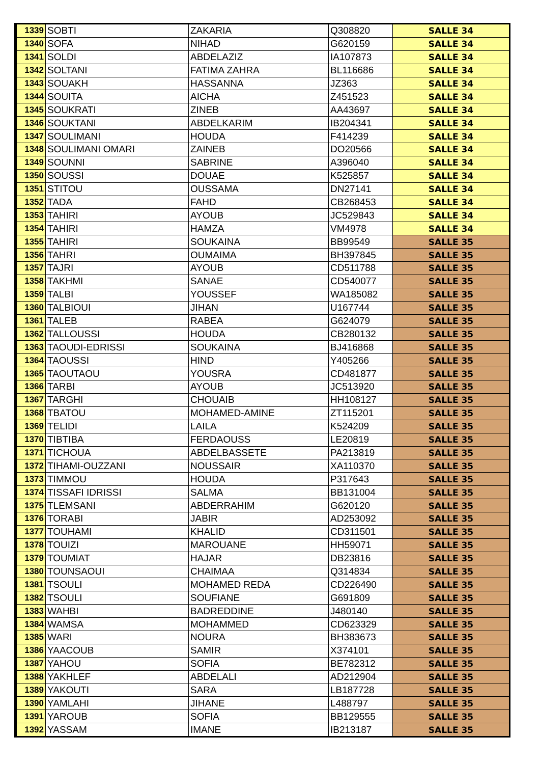| 1339 | SOBTI | ZAKARIA | Q308820 | SALLE 34 |
| 1340 | SOFA | NIHAD | G620159 | SALLE 34 |
| 1341 | SOLDI | ABDELAZIZ | IA107873 | SALLE 34 |
| 1342 | SOLTANI | FATIMA ZAHRA | BL116686 | SALLE 34 |
| 1343 | SOUAKH | HASSANNA | JZ363 | SALLE 34 |
| 1344 | SOUITA | AICHA | Z451523 | SALLE 34 |
| 1345 | SOUKRATI | ZINEB | AA43697 | SALLE 34 |
| 1346 | SOUKTANI | ABDELKARIM | IB204341 | SALLE 34 |
| 1347 | SOULIMANI | HOUDA | F414239 | SALLE 34 |
| 1348 | SOULIMANI OMARI | ZAINEB | DO20566 | SALLE 34 |
| 1349 | SOUNNI | SABRINE | A396040 | SALLE 34 |
| 1350 | SOUSSI | DOUAE | K525857 | SALLE 34 |
| 1351 | STITOU | OUSSAMA | DN27141 | SALLE 34 |
| 1352 | TADA | FAHD | CB268453 | SALLE 34 |
| 1353 | TAHIRI | AYOUB | JC529843 | SALLE 34 |
| 1354 | TAHIRI | HAMZA | VM4978 | SALLE 34 |
| 1355 | TAHIRI | SOUKAINA | BB99549 | SALLE 35 |
| 1356 | TAHRI | OUMAIMA | BH397845 | SALLE 35 |
| 1357 | TAJRI | AYOUB | CD511788 | SALLE 35 |
| 1358 | TAKHMI | SANAE | CD540077 | SALLE 35 |
| 1359 | TALBI | YOUSSEF | WA185082 | SALLE 35 |
| 1360 | TALBIOUI | JIHAN | U167744 | SALLE 35 |
| 1361 | TALEB | RABEA | G624079 | SALLE 35 |
| 1362 | TALLOUSSI | HOUDA | CB280132 | SALLE 35 |
| 1363 | TAOUDI-EDRISSI | SOUKAINA | BJ416868 | SALLE 35 |
| 1364 | TAOUSSI | HIND | Y405266 | SALLE 35 |
| 1365 | TAOUTAOU | YOUSRA | CD481877 | SALLE 35 |
| 1366 | TARBI | AYOUB | JC513920 | SALLE 35 |
| 1367 | TARGHI | CHOUAIB | HH108127 | SALLE 35 |
| 1368 | TBATOU | MOHAMED-AMINE | ZT115201 | SALLE 35 |
| 1369 | TELIDI | LAILA | K524209 | SALLE 35 |
| 1370 | TIBTIBA | FERDAOUSS | LE20819 | SALLE 35 |
| 1371 | TICHOUA | ABDELBASSETE | PA213819 | SALLE 35 |
| 1372 | TIHAMI-OUZZANI | NOUSSAIR | XA110370 | SALLE 35 |
| 1373 | TIMMOU | HOUDA | P317643 | SALLE 35 |
| 1374 | TISSAFI IDRISSI | SALMA | BB131004 | SALLE 35 |
| 1375 | TLEMSANI | ABDERRAHIM | G620120 | SALLE 35 |
| 1376 | TORABI | JABIR | AD253092 | SALLE 35 |
| 1377 | TOUHAMI | KHALID | CD311501 | SALLE 35 |
| 1378 | TOUIZI | MAROUANE | HH59071 | SALLE 35 |
| 1379 | TOUMIAT | HAJAR | DB23816 | SALLE 35 |
| 1380 | TOUNSAOUI | CHAIMAA | Q314834 | SALLE 35 |
| 1381 | TSOULI | MOHAMED REDA | CD226490 | SALLE 35 |
| 1382 | TSOULI | SOUFIANE | G691809 | SALLE 35 |
| 1383 | WAHBI | BADREDDINE | J480140 | SALLE 35 |
| 1384 | WAMSA | MOHAMMED | CD623329 | SALLE 35 |
| 1385 | WARI | NOURA | BH383673 | SALLE 35 |
| 1386 | YAACOUB | SAMIR | X374101 | SALLE 35 |
| 1387 | YAHOU | SOFIA | BE782312 | SALLE 35 |
| 1388 | YAKHLEF | ABDELALI | AD212904 | SALLE 35 |
| 1389 | YAKOUTI | SARA | LB187728 | SALLE 35 |
| 1390 | YAMLAHI | JIHANE | L488797 | SALLE 35 |
| 1391 | YAROUB | SOFIA | BB129555 | SALLE 35 |
| 1392 | YASSAM | IMANE | IB213187 | SALLE 35 |